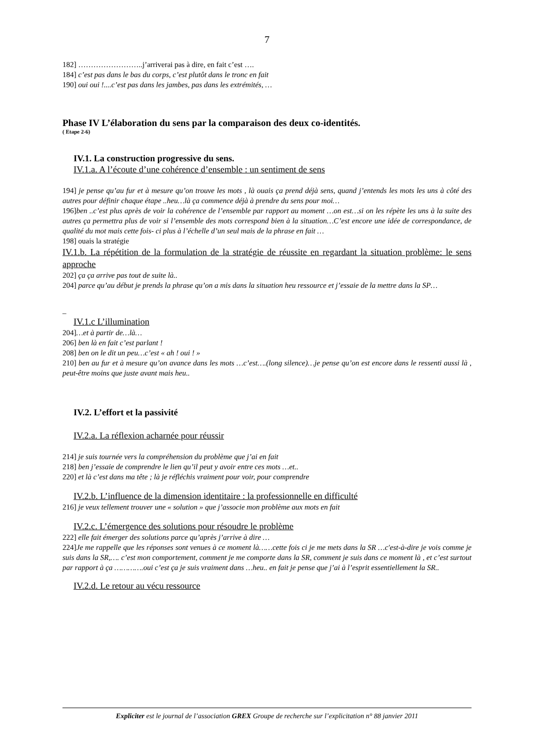7
182] ……………………..j’arriverai pas à dire, en fait c’est ….
184] c’est pas dans le bas du corps, c’est plutôt dans le tronc en fait
190] oui oui !....c’est pas dans les jambes, pas dans les extrémités, …
Phase IV L’élaboration du sens par la comparaison des deux co-identités.
( Etape 2-6)
IV.1. La construction progressive du sens.
IV.1.a. A l’écoute d’une cohérence d’ensemble : un sentiment de sens
194] je pense qu’au fur et à mesure qu’on trouve les mots , là ouais ça prend déjà sens, quand j’entends les mots les uns à côté des autres pour définir chaque étape ..heu…là ça commence déjà à prendre du sens pour moi…
196]ben ..c’est plus après de voir la cohérence de l’ensemble par rapport au moment …on est…si on les répète les uns à la suite des autres ça permettra plus de voir si l’ensemble des mots correspond bien à la situation…C’est encore une idée de correspondance, de qualité du mot mais cette fois- ci plus à l’échelle d’un seul mais de la phrase en fait …
198] ouais la stratégie
IV.1.b. La répétition de la formulation de la stratégie de réussite en regardant la situation problème: le sens approche
202] ça ça arrive pas tout de suite là..
204] parce qu’au début je prends la phrase qu’on a mis dans la situation heu ressource et j’essaie de la mettre dans la SP…
_
IV.1.c L’illumination
204]…et à partir de…là…
206] ben là en fait c’est parlant !
208] ben on le dit un peu…c’est « ah ! oui ! »
210] ben au fur et à mesure qu’on avance dans les mots …c’est….(long silence)…je pense qu’on est encore dans le ressenti aussi là , peut-être moins que juste avant mais heu..
IV.2. L’effort et la passivité
IV.2.a. La réflexion acharnée pour réussir
214] je suis tournée vers la compréhension du problème que j’ai en fait
218] ben j’essaie de comprendre le lien qu’il peut y avoir entre ces mots …et..
220] et là c’est dans ma tête ; là je réfléchis vraiment pour voir, pour comprendre
IV.2.b. L’influence de la dimension identitaire : la professionnelle en difficulté
216] je veux tellement trouver une « solution » que j’associe mon problème aux mots en fait
IV.2.c. L’émergence des solutions pour résoudre le problème
222] elle fait émerger des solutions parce qu’après j’arrive à dire …
224]Je me rappelle que les réponses sont venues à ce moment là……cette fois ci je me mets dans la SR …c'est-à-dire je vois comme je suis dans la SR,…. c’est mon comportement, comment je me comporte dans la SR, comment je suis dans ce moment là , et c’est surtout par rapport à ça ………….oui c’est ça je suis vraiment dans …heu.. en fait je pense que j’ai à l’esprit essentiellement la SR..
IV.2.d. Le retour au vécu ressource
Expliciter est le journal de l’association GREX Groupe de recherche sur l’explicitation n° 88 janvier 2011